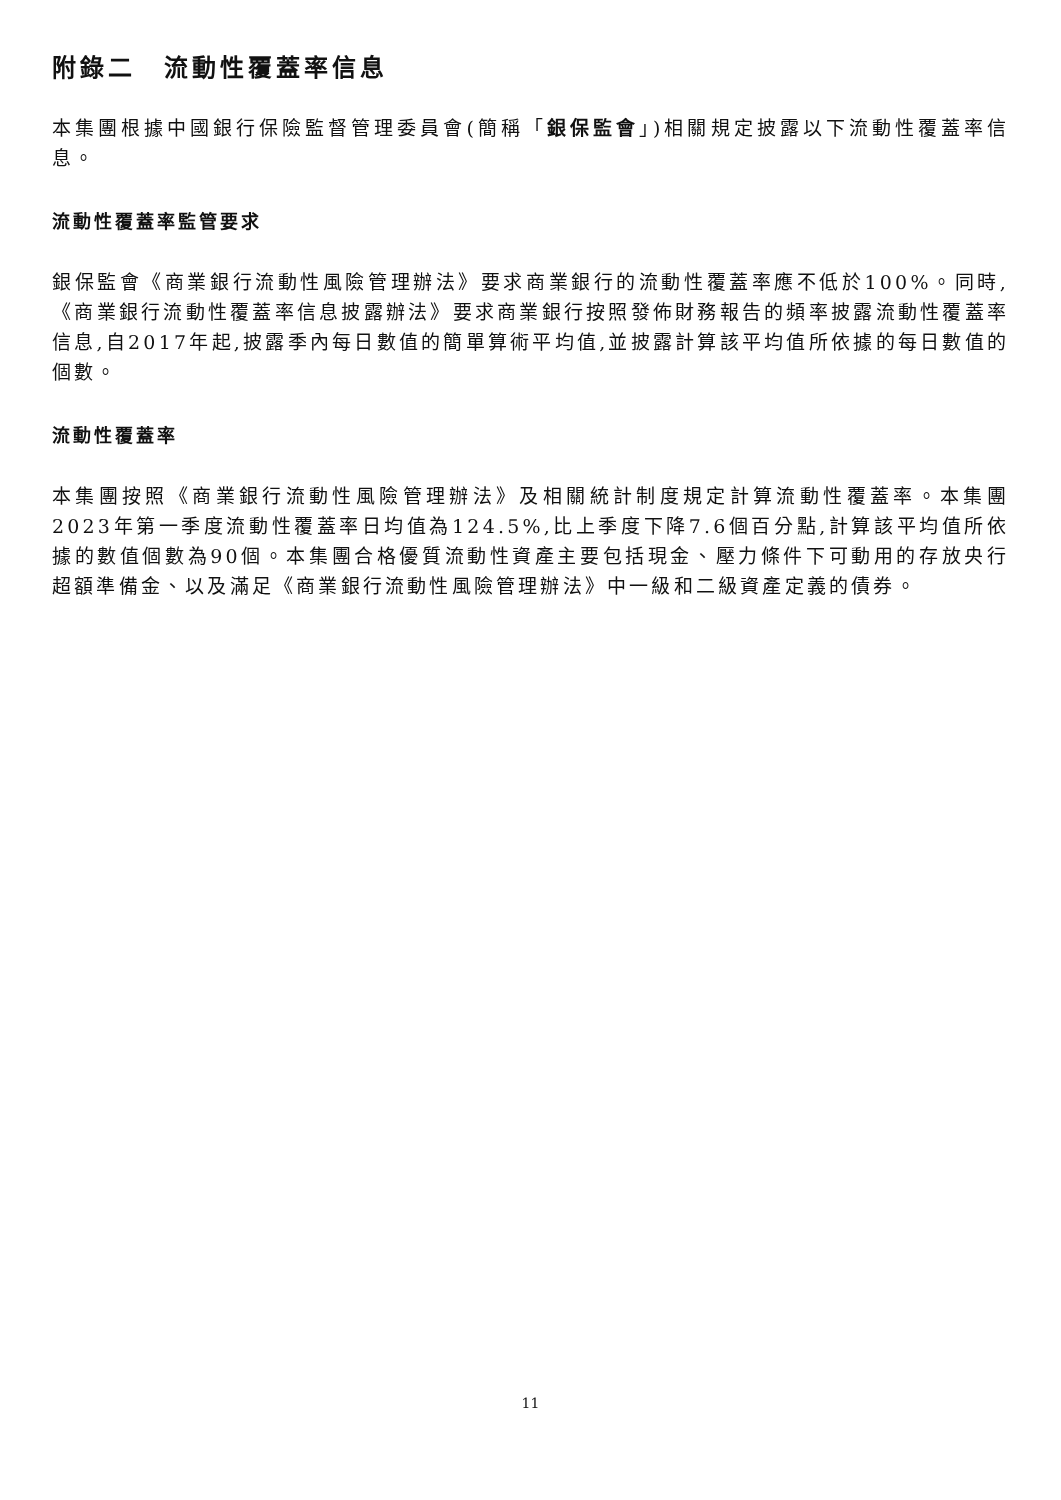附錄二　流動性覆蓋率信息
本集團根據中國銀行保險監督管理委員會(簡稱「銀保監會」)相關規定披露以下流動性覆蓋率信息。
流動性覆蓋率監管要求
銀保監會《商業銀行流動性風險管理辦法》要求商業銀行的流動性覆蓋率應不低於100%。同時,《商業銀行流動性覆蓋率信息披露辦法》要求商業銀行按照發佈財務報告的頻率披露流動性覆蓋率信息,自2017年起,披露季內每日數值的簡單算術平均值,並披露計算該平均值所依據的每日數值的個數。
流動性覆蓋率
本集團按照《商業銀行流動性風險管理辦法》及相關統計制度規定計算流動性覆蓋率。本集團2023年第一季度流動性覆蓋率日均值為124.5%,比上季度下降7.6個百分點,計算該平均值所依據的數值個數為90個。本集團合格優質流動性資產主要包括現金、壓力條件下可動用的存放央行超額準備金、以及滿足《商業銀行流動性風險管理辦法》中一級和二級資產定義的債券。
11